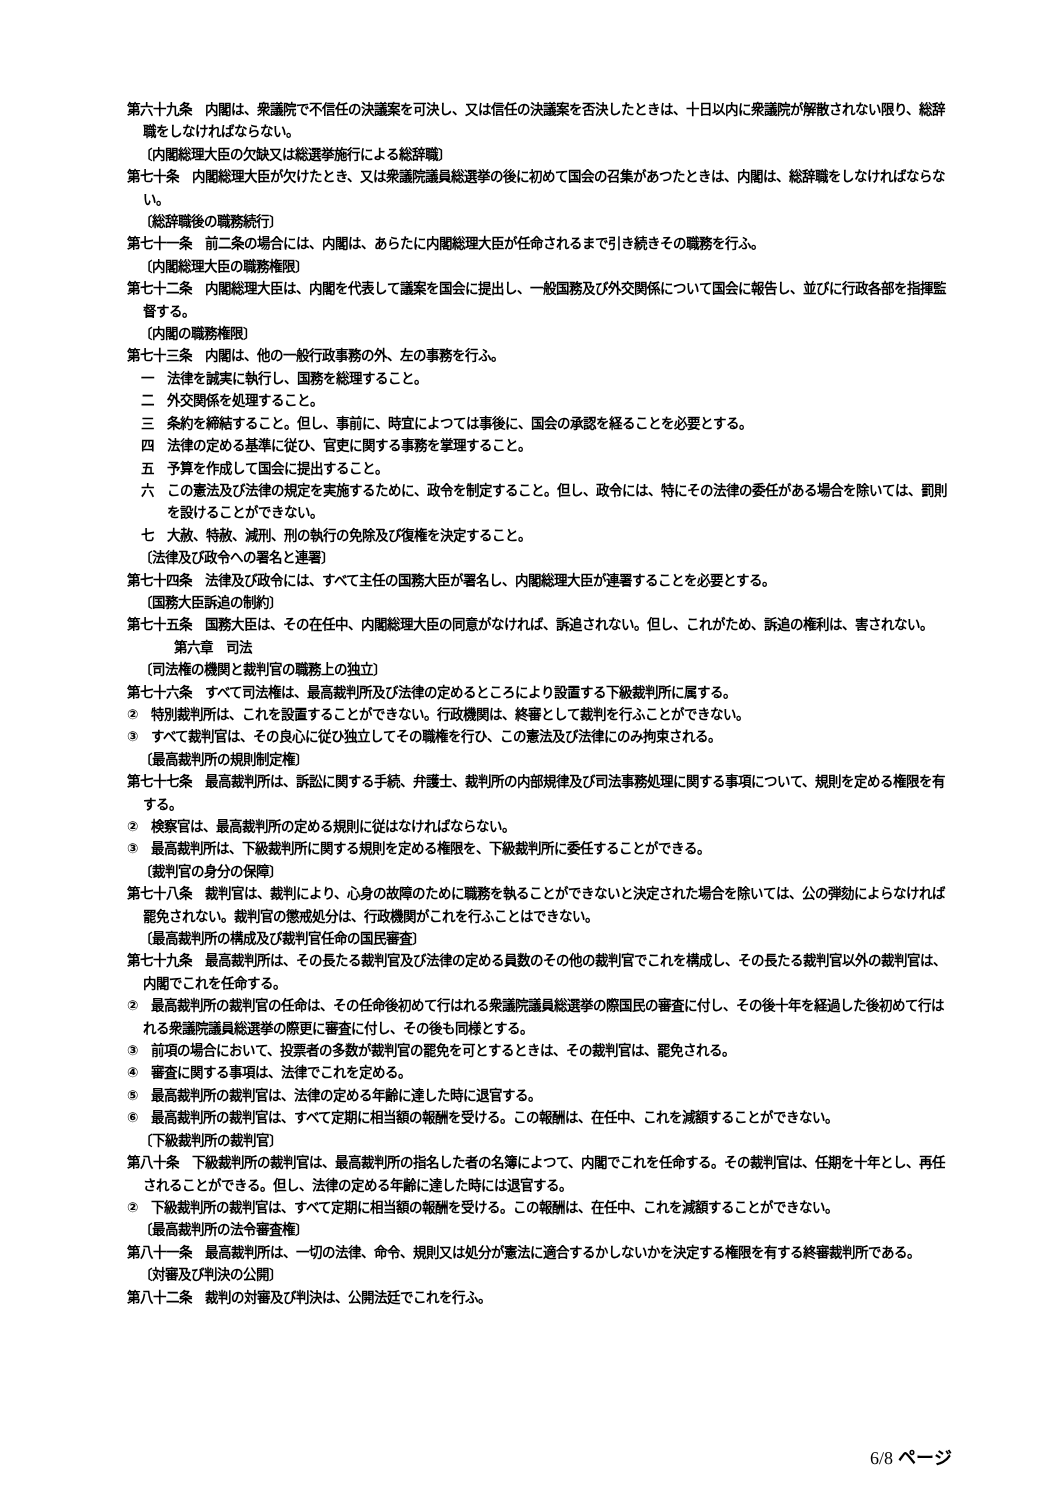第六十九条　内閣は、衆議院で不信任の決議案を可決し、又は信任の決議案を否決したときは、十日以内に衆議院が解散されない限り、総辞職をしなければならない。
〔内閣総理大臣の欠缺又は総選挙施行による総辞職〕
第七十条　内閣総理大臣が欠けたとき、又は衆議院議員総選挙の後に初めて国会の召集があつたときは、内閣は、総辞職をしなければならない。
〔総辞職後の職務続行〕
第七十一条　前二条の場合には、内閣は、あらたに内閣総理大臣が任命されるまで引き続きその職務を行ふ。
〔内閣総理大臣の職務権限〕
第七十二条　内閣総理大臣は、内閣を代表して議案を国会に提出し、一般国務及び外交関係について国会に報告し、並びに行政各部を指揮監督する。
〔内閣の職務権限〕
第七十三条　内閣は、他の一般行政事務の外、左の事務を行ふ。
一　法律を誠実に執行し、国務を総理すること。
二　外交関係を処理すること。
三　条約を締結すること。但し、事前に、時宜によつては事後に、国会の承認を経ることを必要とする。
四　法律の定める基準に従ひ、官吏に関する事務を掌理すること。
五　予算を作成して国会に提出すること。
六　この憲法及び法律の規定を実施するために、政令を制定すること。但し、政令には、特にその法律の委任がある場合を除いては、罰則を設けることができない。
七　大赦、特赦、減刑、刑の執行の免除及び復権を決定すること。
〔法律及び政令への署名と連署〕
第七十四条　法律及び政令には、すべて主任の国務大臣が署名し、内閣総理大臣が連署することを必要とする。
〔国務大臣訴追の制約〕
第七十五条　国務大臣は、その在任中、内閣総理大臣の同意がなければ、訴追されない。但し、これがため、訴追の権利は、害されない。
第六章　司法
〔司法権の機関と裁判官の職務上の独立〕
第七十六条　すべて司法権は、最高裁判所及び法律の定めるところにより設置する下級裁判所に属する。
②　特別裁判所は、これを設置することができない。行政機関は、終審として裁判を行ふことができない。
③　すべて裁判官は、その良心に従ひ独立してその職権を行ひ、この憲法及び法律にのみ拘束される。
〔最高裁判所の規則制定権〕
第七十七条　最高裁判所は、訴訟に関する手続、弁護士、裁判所の内部規律及び司法事務処理に関する事項について、規則を定める権限を有する。
②　検察官は、最高裁判所の定める規則に従はなければならない。
③　最高裁判所は、下級裁判所に関する規則を定める権限を、下級裁判所に委任することができる。
〔裁判官の身分の保障〕
第七十八条　裁判官は、裁判により、心身の故障のために職務を執ることができないと決定された場合を除いては、公の弾劾によらなければ罷免されない。裁判官の懲戒処分は、行政機関がこれを行ふことはできない。
〔最高裁判所の構成及び裁判官任命の国民審査〕
第七十九条　最高裁判所は、その長たる裁判官及び法律の定める員数のその他の裁判官でこれを構成し、その長たる裁判官以外の裁判官は、内閣でこれを任命する。
②　最高裁判所の裁判官の任命は、その任命後初めて行はれる衆議院議員総選挙の際国民の審査に付し、その後十年を経過した後初めて行はれる衆議院議員総選挙の際更に審査に付し、その後も同様とする。
③　前項の場合において、投票者の多数が裁判官の罷免を可とするときは、その裁判官は、罷免される。
④　審査に関する事項は、法律でこれを定める。
⑤　最高裁判所の裁判官は、法律の定める年齢に達した時に退官する。
⑥　最高裁判所の裁判官は、すべて定期に相当額の報酬を受ける。この報酬は、在任中、これを減額することができない。
〔下級裁判所の裁判官〕
第八十条　下級裁判所の裁判官は、最高裁判所の指名した者の名簿によつて、内閣でこれを任命する。その裁判官は、任期を十年とし、再任されることができる。但し、法律の定める年齢に達した時には退官する。
②　下級裁判所の裁判官は、すべて定期に相当額の報酬を受ける。この報酬は、在任中、これを減額することができない。
〔最高裁判所の法令審査権〕
第八十一条　最高裁判所は、一切の法律、命令、規則又は処分が憲法に適合するかしないかを決定する権限を有する終審裁判所である。
〔対審及び判決の公開〕
第八十二条　裁判の対審及び判決は、公開法廷でこれを行ふ。
6/8 ページ